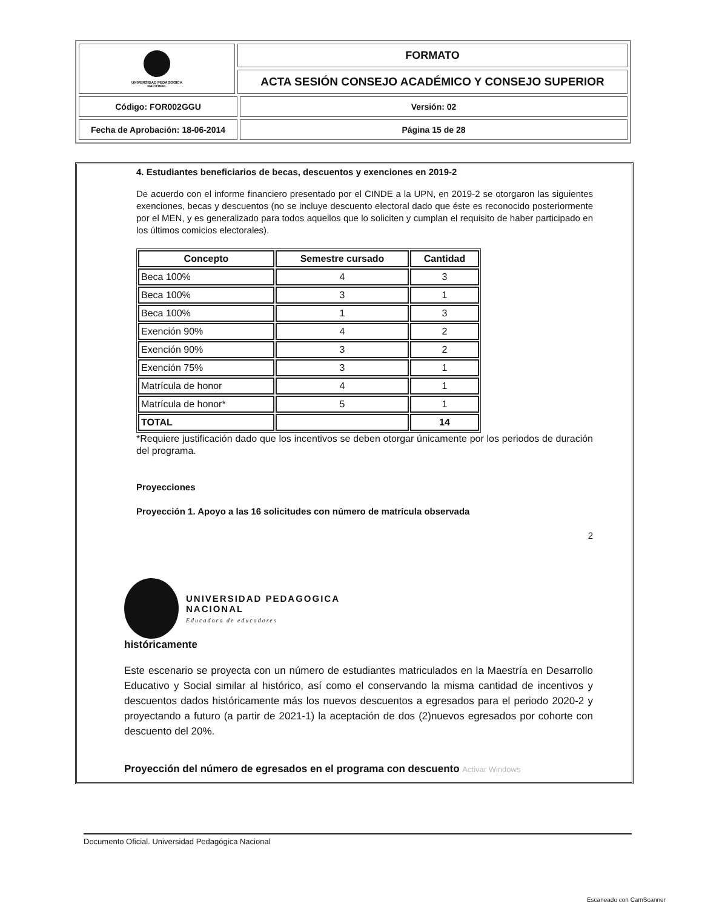| UNIVERSIDAD PEDAGOGICA NACIONAL | FORMATO | |
| | ACTA SESIÓN CONSEJO ACADÉMICO Y CONSEJO SUPERIOR | |
| Código: FOR002GGU | | Versión: 02 |
| Fecha de Aprobación: 18-06-2014 | | Página 15 de 28 |
4. Estudiantes beneficiarios de becas, descuentos y exenciones en 2019-2
De acuerdo con el informe financiero presentado por el CINDE a la UPN, en 2019-2 se otorgaron las siguientes exenciones, becas y descuentos (no se incluye descuento electoral dado que éste es reconocido posteriormente por el MEN, y es generalizado para todos aquellos que lo soliciten y cumplan el requisito de haber participado en los últimos comicios electorales).
| Concepto | Semestre cursado | Cantidad |
| --- | --- | --- |
| Beca 100% | 4 | 3 |
| Beca 100% | 3 | 1 |
| Beca 100% | 1 | 3 |
| Exención 90% | 4 | 2 |
| Exención 90% | 3 | 2 |
| Exención 75% | 3 | 1 |
| Matrícula de honor | 4 | 1 |
| Matrícula de honor* | 5 | 1 |
| TOTAL | | 14 |
*Requiere justificación dado que los incentivos se deben otorgar únicamente por los periodos de duración del programa.
Proyecciones
Proyección 1. Apoyo a las 16 solicitudes con número de matrícula observada
2
UNIVERSIDAD PEDAGOGICA
NACIONAL
Educadora de educadores
históricamente
Este escenario se proyecta con un número de estudiantes matriculados en la Maestría en Desarrollo Educativo y Social similar al histórico, así como el conservando la misma cantidad de incentivos y descuentos dados históricamente más los nuevos descuentos a egresados para el periodo 2020-2 y proyectando a futuro (a partir de 2021-1) la aceptación de dos (2)nuevos egresados por cohorte con descuento del 20%.
Proyección del número de egresados en el programa con descuento Activar Windows
Documento Oficial. Universidad Pedagógica Nacional
Escaneado con CamScanner